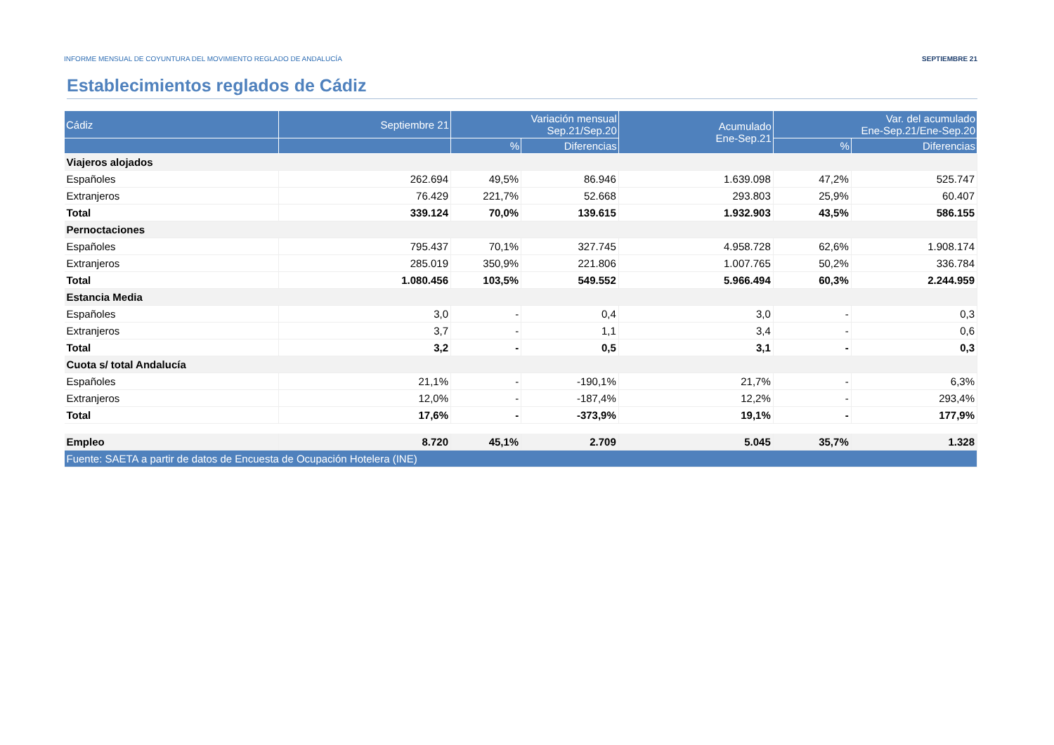INFORME MENSUAL DE COYUNTURA DEL MOVIMIENTO REGLADO DE ANDALUCÍA SEPTIEMBRE 21
Establecimientos reglados de Cádiz
| Cádiz | Septiembre 21 | Variación mensual Sep.21/Sep.20 | | Acumulado Ene-Sep.21 | Var. del acumulado Ene-Sep.21/Ene-Sep.20 | |
| --- | --- | --- | --- | --- | --- | --- |
| | | % | Diferencias | | % | Diferencias |
| Viajeros alojados | | | | | | |
| Españoles | 262.694 | 49,5% | 86.946 | 1.639.098 | 47,2% | 525.747 |
| Extranjeros | 76.429 | 221,7% | 52.668 | 293.803 | 25,9% | 60.407 |
| Total | 339.124 | 70,0% | 139.615 | 1.932.903 | 43,5% | 586.155 |
| Pernoctaciones | | | | | | |
| Españoles | 795.437 | 70,1% | 327.745 | 4.958.728 | 62,6% | 1.908.174 |
| Extranjeros | 285.019 | 350,9% | 221.806 | 1.007.765 | 50,2% | 336.784 |
| Total | 1.080.456 | 103,5% | 549.552 | 5.966.494 | 60,3% | 2.244.959 |
| Estancia Media | | | | | | |
| Españoles | 3,0 | - | 0,4 | 3,0 | - | 0,3 |
| Extranjeros | 3,7 | - | 1,1 | 3,4 | - | 0,6 |
| Total | 3,2 | - | 0,5 | 3,1 | - | 0,3 |
| Cuota s/ total Andalucía | | | | | | |
| Españoles | 21,1% | - | -190,1% | 21,7% | - | 6,3% |
| Extranjeros | 12,0% | - | -187,4% | 12,2% | - | 293,4% |
| Total | 17,6% | - | -373,9% | 19,1% | - | 177,9% |
| Empleo | 8.720 | 45,1% | 2.709 | 5.045 | 35,7% | 1.328 |
| Fuente: SAETA a partir de datos de Encuesta de Ocupación Hotelera (INE) | | | | | | |